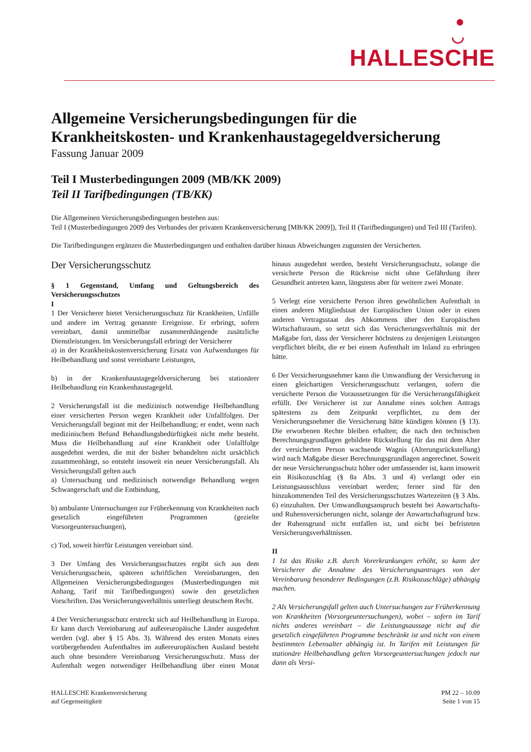●
◡
HALLESCHE
Allgemeine Versicherungsbedingungen für die
Krankheitskosten- und Krankenhaustagegeldversicherung
Fassung Januar 2009
Teil I Musterbedingungen 2009 (MB/KK 2009)
Teil II Tarifbedingungen (TB/KK)
Die Allgemeinen Versicherungsbedingungen bestehen aus:
Teil I (Musterbedingungen 2009 des Verbandes der privaten Krankenversicherung [MB/KK 2009]), Teil II (Tarifbedingungen) und Teil III (Tarifen).
Die Tarifbedingungen ergänzen die Musterbedingungen und enthalten darüber hinaus Abweichungen zugunsten der Versicherten.
Der Versicherungsschutz
§ 1 Gegenstand, Umfang und Geltungsbereich des Versicherungsschutzes
I
1 Der Versicherer bietet Versicherungsschutz für Krankheiten, Unfälle und andere im Vertrag genannte Ereignisse. Er erbringt, sofern vereinbart, damit unmittelbar zusammenhängende zusätzliche Dienstleistungen. Im Versicherungsfall erbringt der Versicherer
a) in der Krankheitskostenversicherung Ersatz von Aufwendungen für Heilbehandlung und sonst vereinbarte Leistungen,
b) in der Krankenhaustagegeldversicherung bei stationärer Heilbehandlung ein Krankenhaustagegeld.
2 Versicherungsfall ist die medizinisch notwendige Heilbehandlung einer versicherten Person wegen Krankheit oder Unfallfolgen. Der Versicherungsfall beginnt mit der Heilbehandlung; er endet, wenn nach medizinischem Befund Behandlungsbedürftigkeit nicht mehr besteht. Muss die Heilbehandlung auf eine Krankheit oder Unfallfolge ausgedehnt werden, die mit der bisher behandelten nicht ursächlich zusammenhängt, so entsteht insoweit ein neuer Versicherungsfall. Als Versicherungsfall gelten auch
a) Untersuchung und medizinisch notwendige Behandlung wegen Schwangerschaft und die Entbindung,
b) ambulante Untersuchungen zur Früherkennung von Krankheiten nach gesetzlich eingeführten Programmen (gezielte Vorsorgeuntersuchungen),
c) Tod, soweit hierfür Leistungen vereinbart sind.
3 Der Umfang des Versicherungsschutzes ergibt sich aus dem Versicherungsschein, späteren schriftlichen Vereinbarungen, den Allgemeinen Versicherungsbedingungen (Musterbedingungen mit Anhang, Tarif mit Tarifbedingungen) sowie den gesetzlichen Vorschriften. Das Versicherungsverhältnis unterliegt deutschem Recht.
4 Der Versicherungsschutz erstreckt sich auf Heilbehandlung in Europa. Er kann durch Vereinbarung auf außereuropäische Länder ausgedehnt werden (vgl. aber § 15 Abs. 3). Während des ersten Monats eines vorübergehenden Aufenthaltes im außereuropäischen Ausland besteht auch ohne besondere Vereinbarung Versicherungsschutz. Muss der Aufenthalt wegen notwendiger Heilbehandlung über einen Monat hinaus ausgedehnt werden, besteht Versicherungsschutz, solange die versicherte Person die Rückreise nicht ohne Gefährdung ihrer Gesundheit antreten kann, längstens aber für weitere zwei Monate.
5 Verlegt eine versicherte Person ihren gewöhnlichen Aufenthalt in einen anderen Mitgliedstaat der Europäischen Union oder in einen anderen Vertragsstaat des Abkommens über den Europäischen Wirtschaftsraum, so setzt sich das Versicherungsverhältnis mit der Maßgabe fort, dass der Versicherer höchstens zu denjenigen Leistungen verpflichtet bleibt, die er bei einem Aufenthalt im Inland zu erbringen hätte.
6 Der Versicherungsnehmer kann die Umwandlung der Versicherung in einen gleichartigen Versicherungsschutz verlangen, sofern die versicherte Person die Voraussetzungen für die Versicherungsfähigkeit erfüllt. Der Versicherer ist zur Annahme eines solchen Antrags spätestens zu dem Zeitpunkt verpflichtet, zu dem der Versicherungsnehmer die Versicherung hätte kündigen können (§ 13). Die erworbenen Rechte bleiben erhalten; die nach den technischen Berechnungsgrundlagen gebildete Rückstellung für das mit dem Alter der versicherten Person wachsende Wagnis (Alterungsrückstellung) wird nach Maßgabe dieser Berechnungsgrundlagen angerechnet. Soweit der neue Versicherungsschutz höher oder umfassender ist, kann insoweit ein Risikozuschlag (§ 8a Abs. 3 und 4) verlangt oder ein Leistungsausschluss vereinbart werden; ferner sind für den hinzukommenden Teil des Versicherungsschutzes Wartezeiten (§ 3 Abs. 6) einzuhalten. Der Umwandlungsanspruch besteht bei Anwartschafts- und Ruhensversicherungen nicht, solange der Anwartschaftsgrund bzw. der Ruhensgrund nicht entfallen ist, und nicht bei befristeten Versicherungsverhältnissen.
II
1 Ist das Risiko z.B. durch Vorerkrankungen erhöht, so kann der Versicherer die Annahme des Versicherungsantrages von der Vereinbarung besonderer Bedingungen (z.B. Risikozuschläge) abhängig machen.
2 Als Versicherungsfall gelten auch Untersuchungen zur Früherkennung von Krankheiten (Vorsorgeuntersuchungen), wobei – sofern im Tarif nichts anderes vereinbart – die Leistungsaussage nicht auf die gesetzlich eingeführten Programme beschränkt ist und nicht von einem bestimmten Lebensalter abhängig ist. In Tarifen mit Leistungen für stationäre Heilbehandlung gelten Vorsorgeuntersuchungen jedoch nur dann als Versi-
HALLESCHE Krankenversicherung
auf Gegenseitigkeit
PM 22 – 10.09
Seite 1 von 15